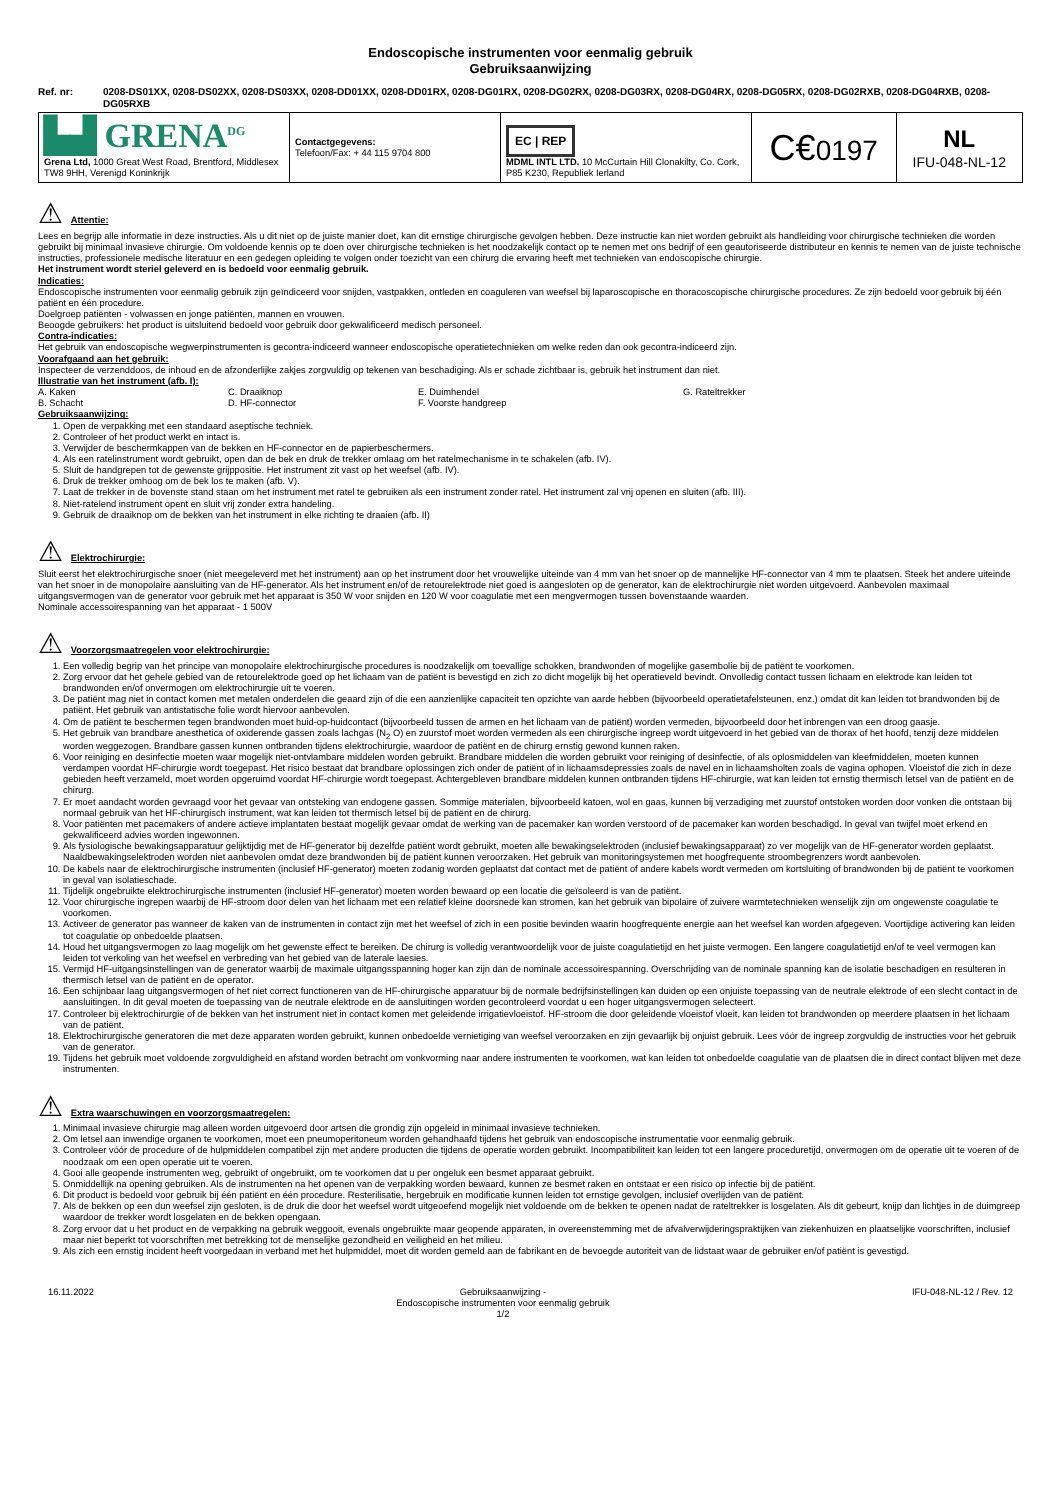Endoscopische instrumenten voor eenmalig gebruik
Gebruiksaanwijzing
Ref. nr: 0208-DS01XX, 0208-DS02XX, 0208-DS03XX, 0208-DD01XX, 0208-DD01RX, 0208-DG01RX, 0208-DG02RX, 0208-DG03RX, 0208-DG04RX, 0208-DG05RX, 0208-DG02RXB, 0208-DG04RXB, 0208-DG05RXB
| ▙▟ GRENA<sup>DG</sup> Grena Ltd, 1000 Great West Road, Brentford, Middlesex TW8 9HH, Verenigd Koninkrijk | Contactgegevens: Telefoon/Fax: + 44 115 9704 800 | EC / REP MDML INTL LTD. 10 McCurtain Hill Clonakilty, Co. Cork, P85 K230, Republiek Ierland | C€ 0197 | NL IFU-048-NL-12 |
⚠ Attentie:
Lees en begrijp alle informatie in deze instructies. Als u dit niet op de juiste manier doet, kan dit ernstige chirurgische gevolgen hebben. Deze instructie kan niet worden gebruikt als handleiding voor chirurgische technieken die worden gebruikt bij minimaal invasieve chirurgie. Om voldoende kennis op te doen over chirurgische technieken is het noodzakelijk contact op te nemen met ons bedrijf of een geautoriseerde distributeur en kennis te nemen van de juiste technische instructies, professionele medische literatuur en een gedegen opleiding te volgen onder toezicht van een chirurg die ervaring heeft met technieken van endoscopische chirurgie.
Het instrument wordt steriel geleverd en is bedoeld voor eenmalig gebruik.
Indicaties:
Endoscopische instrumenten voor eenmalig gebruik zijn geïndiceerd voor snijden, vastpakken, ontleden en coaguleren van weefsel bij laparoscopische en thoracoscopische chirurgische procedures. Ze zijn bedoeld voor gebruik bij één patiënt en één procedure.
Doelgroep patiënten - volwassen en jonge patiënten, mannen en vrouwen.
Beoogde gebruikers: het product is uitsluitend bedoeld voor gebruik door gekwalificeerd medisch personeel.
Contra-indicaties:
Het gebruik van endoscopische wegwerpinstrumenten is gecontra-indiceerd wanneer endoscopische operatietechnieken om welke reden dan ook gecontra-indiceerd zijn.
Voorafgaand aan het gebruik:
Inspecteer de verzenddoos, de inhoud en de afzonderlijke zakjes zorgvuldig op tekenen van beschadiging. Als er schade zichtbaar is, gebruik het instrument dan niet.
Illustratie van het instrument (afb. I):
A. Kaken C. Draaiknop E. Duimhendel G. Rateltrekker B. Schacht D. HF-connector F. Voorste handgreep
Gebruiksaanwijzing:
1. Open de verpakking met een standaard aseptische techniek.
2. Controleer of het product werkt en intact is.
3. Verwijder de beschermkappen van de bekken en HF-connector en de papierbeschermers.
4. Als een ratelinstrument wordt gebruikt, open dan de bek en druk de trekker omlaag om het ratelmechanisme in te schakelen (afb. IV).
5. Sluit de handgrepen tot de gewenste grijppositie. Het instrument zit vast op het weefsel (afb. IV).
6. Druk de trekker omhoog om de bek los te maken (afb. V).
7. Laat de trekker in de bovenste stand staan om het instrument met ratel te gebruiken als een instrument zonder ratel. Het instrument zal vrij openen en sluiten (afb. III).
8. Niet-ratelend instrument opent en sluit vrij zonder extra handeling.
9. Gebruik de draaiknop om de bekken van het instrument in elke richting te draaien (afb. II)
⚠ Elektrochirurgie:
Sluit eerst het elektrochirurgische snoer (niet meegeleverd met het instrument) aan op het instrument door het vrouwelijke uiteinde van 4 mm van het snoer op de mannelijke HF-connector van 4 mm te plaatsen. Steek het andere uiteinde van het snoer in de monopolaire aansluiting van de HF-generator. Als het instrument en/of de retourelektrode niet goed is aangesloten op de generator, kan de elektrochirurgie niet worden uitgevoerd. Aanbevolen maximaal uitgangsvermogen van de generator voor gebruik met het apparaat is 350 W voor snijden en 120 W voor coagulatie met een mengvermogen tussen bovenstaande waarden.
Nominale accessoirespanning van het apparaat - 1 500V
⚠ Voorzorgsmaatregelen voor elektrochirurgie:
1. Een volledig begrip van het principe van monopolaire elektrochirurgische procedures is noodzakelijk om toevallige schokken, brandwonden of mogelijke gasembolie bij de patiënt te voorkomen.
2. Zorg ervoor dat het gehele gebied van de retourelektrode goed op het lichaam van de patiënt is bevestigd en zich zo dicht mogelijk bij het operatieveld bevindt. Onvolledig contact tussen lichaam en elektrode kan leiden tot brandwonden en/of onvermogen om elektrochirurgie uit te voeren.
3. De patiënt mag niet in contact komen met metalen onderdelen die geaard zijn of die een aanzienlijke capaciteit ten opzichte van aarde hebben (bijvoorbeeld operatietafelsteunen, enz.) omdat dit kan leiden tot brandwonden bij de patiënt. Het gebruik van antistatische folie wordt hiervoor aanbevolen.
4. Om de patiënt te beschermen tegen brandwonden moet huid-op-huidcontact (bijvoorbeeld tussen de armen en het lichaam van de patiënt) worden vermeden, bijvoorbeeld door het inbrengen van een droog gaasje.
5. Het gebruik van brandbare anesthetica of oxiderende gassen zoals lachgas (N<sub>2</sub> O) en zuurstof moet worden vermeden als een chirurgische ingreep wordt uitgevoerd in het gebied van de thorax of het hoofd, tenzij deze middelen worden weggezogen. Brandbare gassen kunnen ontbranden tijdens elektrochirurgie, waardoor de patiënt en de chirurg ernstig gewond kunnen raken.
6. Voor reiniging en desinfectie moeten waar mogelijk niet-ontvlambare middelen worden gebruikt. Brandbare middelen die worden gebruikt voor reiniging of desinfectie, of als oplosmiddelen van kleefmiddelen, moeten kunnen verdampen voordat HF-chirurgie wordt toegepast. Het risico bestaat dat brandbare oplossingen zich onder de patiënt of in lichaamsdepressies zoals de navel en in lichaamsholten zoals de vagina ophopen. Vloeistof die zich in deze gebieden heeft verzameld, moet worden opgeruimd voordat HF-chirurgie wordt toegepast. Achtergebleven brandbare middelen kunnen ontbranden tijdens HF-chirurgie, wat kan leiden tot ernstig thermisch letsel van de patiënt en de chirurg.
7. Er moet aandacht worden gevraagd voor het gevaar van ontsteking van endogene gassen. Sommige materialen, bijvoorbeeld katoen, wol en gaas, kunnen bij verzadiging met zuurstof ontstoken worden door vonken die ontstaan bij normaal gebruik van het HF-chirurgisch instrument, wat kan leiden tot thermisch letsel bij de patiënt en de chirurg.
8. Voor patiënten met pacemakers of andere actieve implantaten bestaat mogelijk gevaar omdat de werking van de pacemaker kan worden verstoord of de pacemaker kan worden beschadigd. In geval van twijfel moet erkend en gekwalificeerd advies worden ingewonnen.
9. Als fysiologische bewakingsapparatuur gelijktijdig met de HF-generator bij dezelfde patiënt wordt gebruikt, moeten alle bewakingselektroden (inclusief bewakingsapparaat) zo ver mogelijk van de HF-generator worden geplaatst. Naaldbewakingselektroden worden niet aanbevolen omdat deze brandwonden bij de patiënt kunnen veroorzaken. Het gebruik van monitoringsystemen met hoogfrequente stroombegrenzers wordt aanbevolen.
10. De kabels naar de elektrochirurgische instrumenten (inclusief HF-generator) moeten zodanig worden geplaatst dat contact met de patiënt of andere kabels wordt vermeden om kortsluiting of brandwonden bij de patiënt te voorkomen in geval van isolatieschade.
11. Tijdelijk ongebruikte elektrochirurgische instrumenten (inclusief HF-generator) moeten worden bewaard op een locatie die geïsoleerd is van de patiënt.
12. Voor chirurgische ingrepen waarbij de HF-stroom door delen van het lichaam met een relatief kleine doorsnede kan stromen, kan het gebruik van bipolaire of zuivere warmtetechnieken wenselijk zijn om ongewenste coagulatie te voorkomen.
13. Activeer de generator pas wanneer de kaken van de instrumenten in contact zijn met het weefsel of zich in een positie bevinden waarin hoogfrequente energie aan het weefsel kan worden afgegeven. Voortijdige activering kan leiden tot coagulatie op onbedoelde plaatsen.
14. Houd het uitgangsvermogen zo laag mogelijk om het gewenste effect te bereiken. De chirurg is volledig verantwoordelijk voor de juiste coagulatietijd en het juiste vermogen. Een langere coagulatietijd en/of te veel vermogen kan leiden tot verkoling van het weefsel en verbreding van het gebied van de laterale laesies.
15. Vermijd HF-uitgangsinstellingen van de generator waarbij de maximale uitgangsspanning hoger kan zijn dan de nominale accessoirespanning. Overschrijding van de nominale spanning kan de isolatie beschadigen en resulteren in thermisch letsel van de patiënt en de operator.
16. Een schijnbaar laag uitgangsvermogen of het niet correct functioneren van de HF-chirurgische apparatuur bij de normale bedrijfsinstellingen kan duiden op een onjuiste toepassing van de neutrale elektrode of een slecht contact in de aansluitingen. In dit geval moeten de toepassing van de neutrale elektrode en de aansluitingen worden gecontroleerd voordat u een hoger uitgangsvermogen selecteert.
17. Controleer bij elektrochirurgie of de bekken van het instrument niet in contact komen met geleidende irrigatievloeistof. HF-stroom die door geleidende vloeistof vloeit, kan leiden tot brandwonden op meerdere plaatsen in het lichaam van de patiënt.
18. Elektrochirurgische generatoren die met deze apparaten worden gebruikt, kunnen onbedoelde vernietiging van weefsel veroorzaken en zijn gevaarlijk bij onjuist gebruik. Lees vóór de ingreep zorgvuldig de instructies voor het gebruik van de generator.
19. Tijdens het gebruik moet voldoende zorgvuldigheid en afstand worden betracht om vonkvorming naar andere instrumenten te voorkomen, wat kan leiden tot onbedoelde coagulatie van de plaatsen die in direct contact blijven met deze instrumenten.
⚠ Extra waarschuwingen en voorzorgsmaatregelen:
1. Minimaal invasieve chirurgie mag alleen worden uitgevoerd door artsen die grondig zijn opgeleid in minimaal invasieve technieken.
2. Om letsel aan inwendige organen te voorkomen, moet een pneumoperitoneum worden gehandhaafd tijdens het gebruik van endoscopische instrumentatie voor eenmalig gebruik.
3. Controleer vóór de procedure of de hulpmiddelen compatibel zijn met andere producten die tijdens de operatie worden gebruikt. Incompatibiliteit kan leiden tot een langere proceduretijd, onvermogen om de operatie uit te voeren of de noodzaak om een open operatie uit te voeren.
4. Gooi alle geopende instrumenten weg, gebruikt of ongebruikt, om te voorkomen dat u per ongeluk een besmet apparaat gebruikt.
5. Onmiddellijk na opening gebruiken. Als de instrumenten na het openen van de verpakking worden bewaard, kunnen ze besmet raken en ontstaat er een risico op infectie bij de patiënt.
6. Dit product is bedoeld voor gebruik bij één patiënt en één procedure. Resterilisatie, hergebruik en modificatie kunnen leiden tot ernstige gevolgen, inclusief overlijden van de patiënt.
7. Als de bekken op een dun weefsel zijn gesloten, is de druk die door het weefsel wordt uitgeoefend mogelijk niet voldoende om de bekken te openen nadat de rateltrekker is losgelaten. Als dit gebeurt, knijp dan lichtjes in de duimgreep waardoor de trekker wordt losgelaten en de bekken opengaan.
8. Zorg ervoor dat u het product en de verpakking na gebruik weggooit, evenals ongebruikte maar geopende apparaten, in overeenstemming met de afvalverwijderingspraktijken van ziekenhuizen en plaatselijke voorschriften, inclusief maar niet beperkt tot voorschriften met betrekking tot de menselijke gezondheid en veiligheid en het milieu.
9. Als zich een ernstig incident heeft voorgedaan in verband met het hulpmiddel, moet dit worden gemeld aan de fabrikant en de bevoegde autoriteit van de lidstaat waar de gebruiker en/of patiënt is gevestigd.
16.11.2022 Gebruiksaanwijzing -
Endoscopische instrumenten voor eenmalig gebruik
1/2 IFU-048-NL-12 / Rev. 12